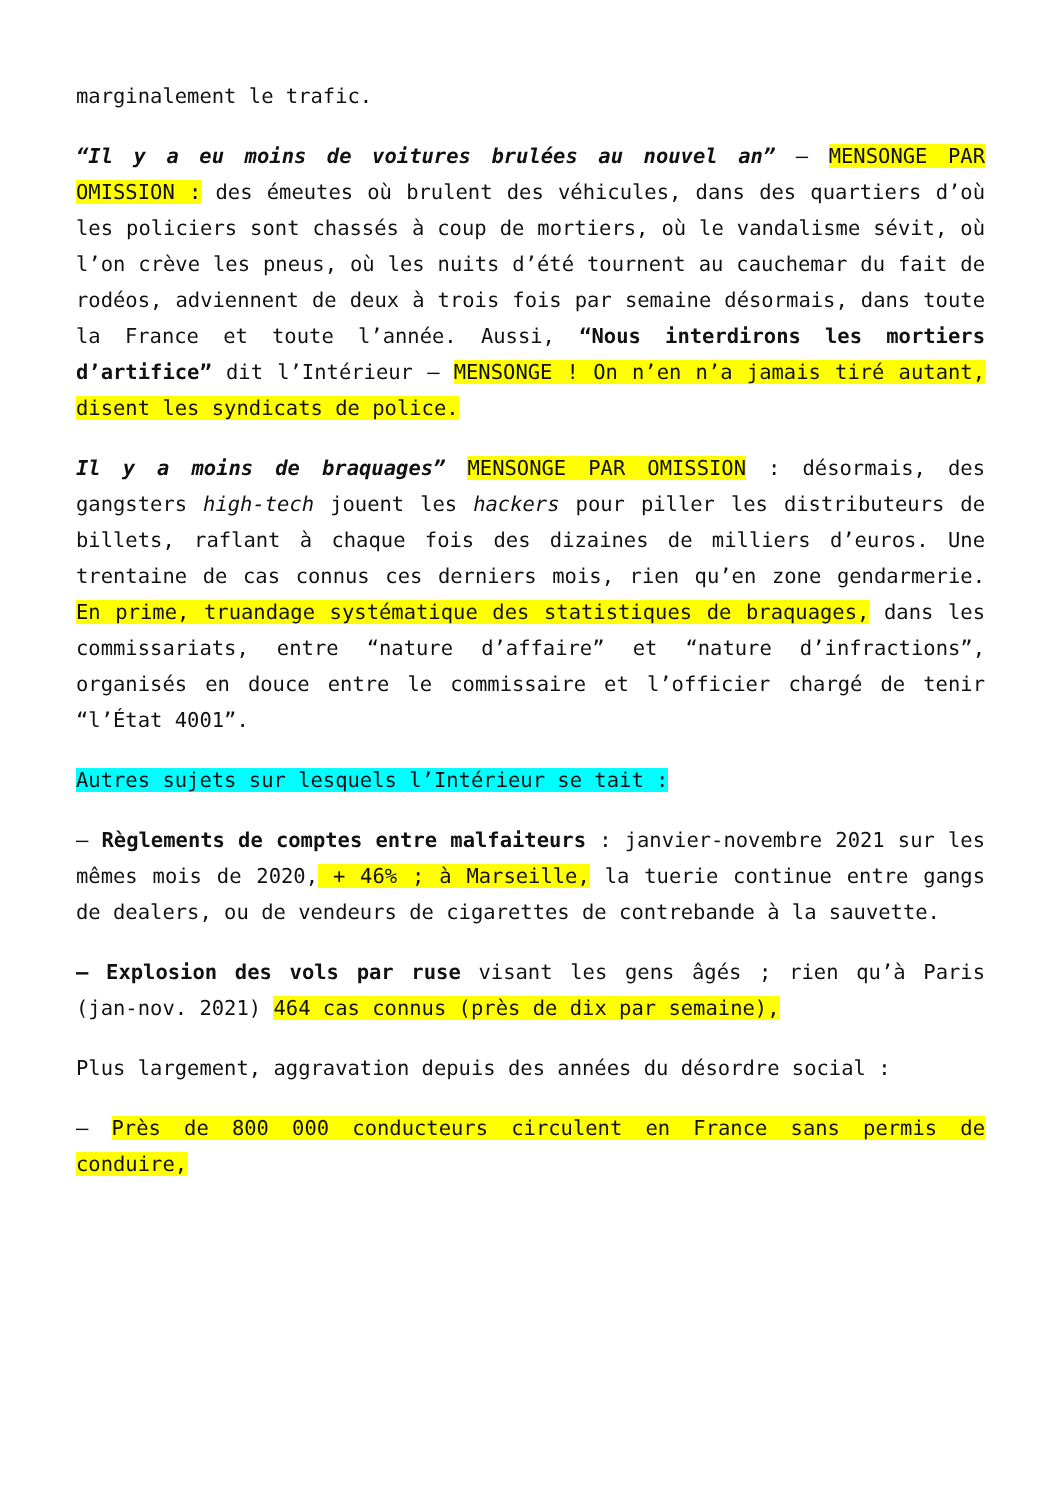marginalement le trafic.
“Il y a eu moins de voitures brulées au nouvel an” – MENSONGE PAR OMISSION : des émeutes où brulent des véhicules, dans des quartiers d’où les policiers sont chassés à coup de mortiers, où le vandalisme sévit, où l’on crève les pneus, où les nuits d’été tournent au cauchemar du fait de rodéos, adviennent de deux à trois fois par semaine désormais, dans toute la France et toute l’année. Aussi, “Nous interdirons les mortiers d’artifice” dit l’Intérieur – MENSONGE ! On n’en n’a jamais tiré autant, disent les syndicats de police.
Il y a moins de braquages” MENSONGE PAR OMISSION : désormais, des gangsters high-tech jouent les hackers pour piller les distributeurs de billets, raflant à chaque fois des dizaines de milliers d’euros. Une trentaine de cas connus ces derniers mois, rien qu’en zone gendarmerie. En prime, truandage systématique des statistiques de braquages, dans les commissariats, entre “nature d’affaire” et “nature d’infractions”, organisés en douce entre le commissaire et l’officier chargé de tenir “l’État 4001”.
Autres sujets sur lesquels l’Intérieur se tait :
– Règlements de comptes entre malfaiteurs : janvier-novembre 2021 sur les mêmes mois de 2020, + 46% ; à Marseille, la tuerie continue entre gangs de dealers, ou de vendeurs de cigarettes de contrebande à la sauvette.
– Explosion des vols par ruse visant les gens âgés ; rien qu’à Paris (jan-nov. 2021) 464 cas connus (près de dix par semaine),
Plus largement, aggravation depuis des années du désordre social :
– Près de 800 000 conducteurs circulent en France sans permis de conduire,